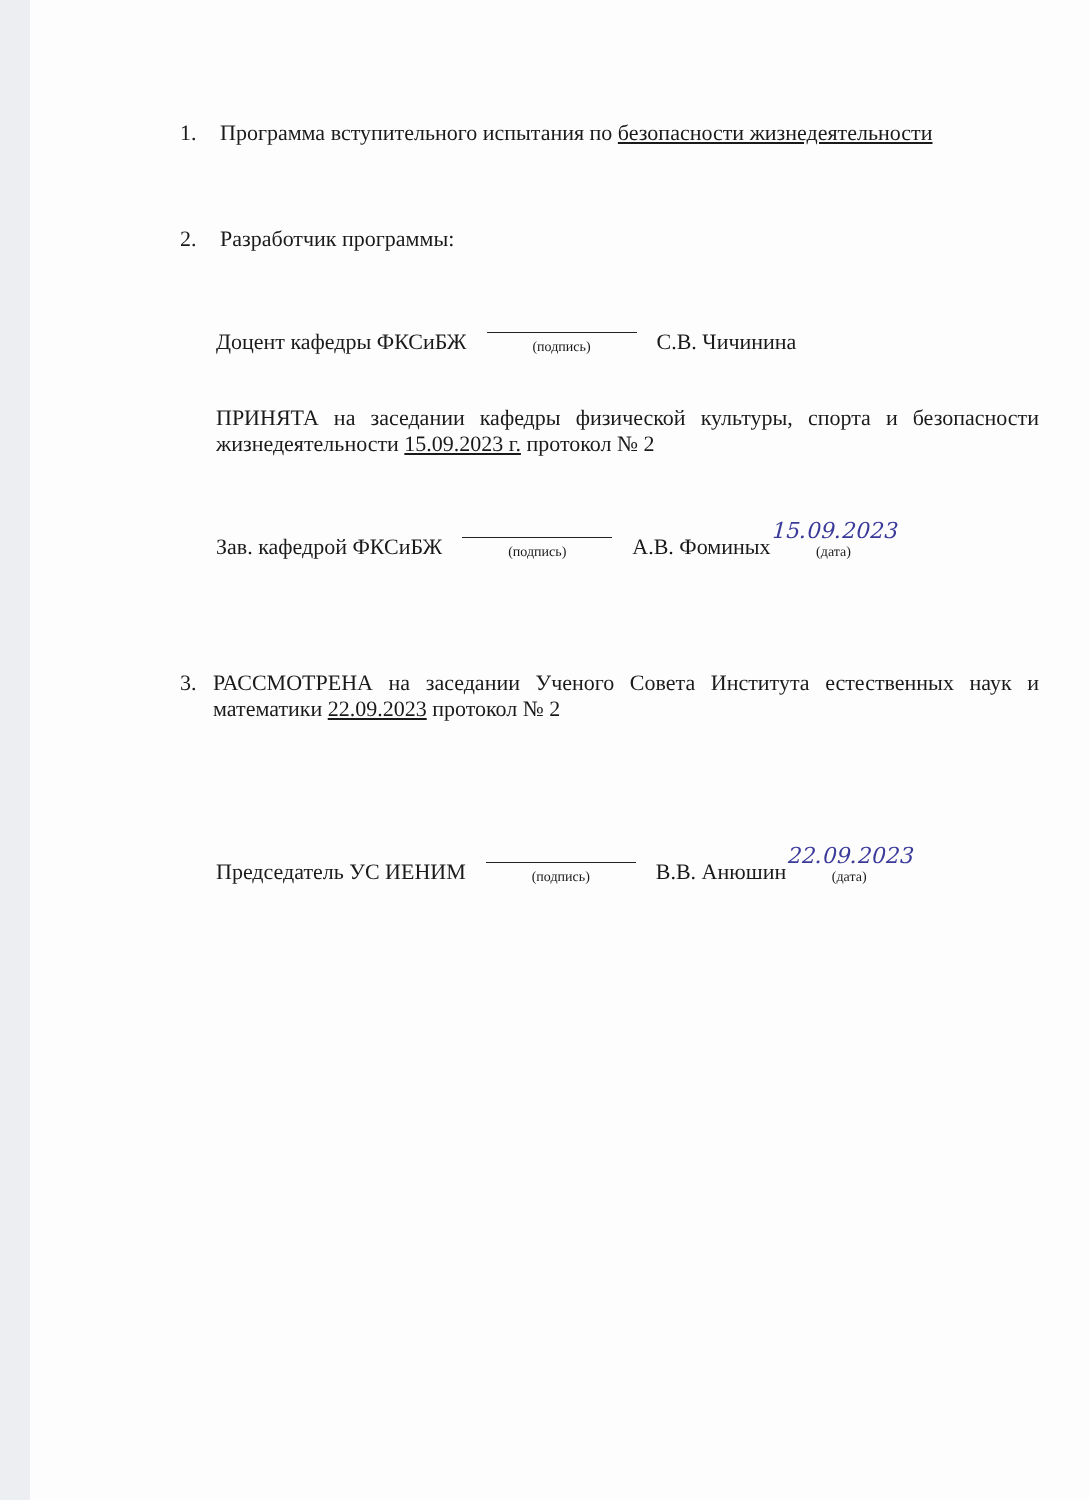1. Программа вступительного испытания по безопасности жизнедеятельности
2. Разработчик программы:
Доцент кафедры ФКСиБЖ
(подпись)
С.В. Чичинина
ПРИНЯТА на заседании кафедры физической культуры, спорта и безопасности жизнедеятельности 15.09.2023 г. протокол № 2
Зав. кафедрой ФКСиБЖ
(подпись)
А.В. Фоминых 15.09.2023
(дата)
3. РАССМОТРЕНА на заседании Ученого Совета Института естественных наук и математики 22.09.2023 протокол № 2
Председатель УС ИЕНИМ
(подпись)
В.В. Анюшин 22.09.2023
(дата)